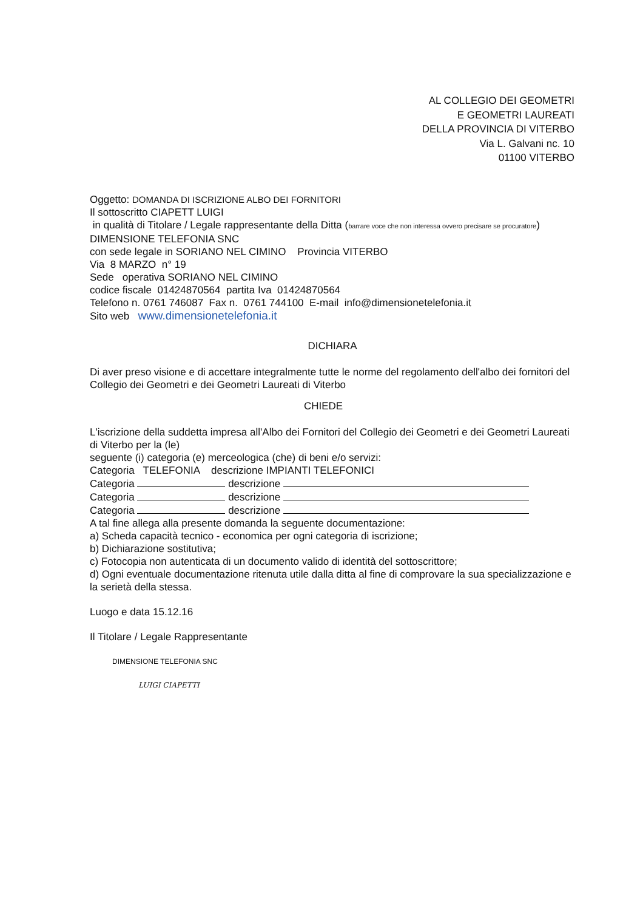AL COLLEGIO DEI GEOMETRI
E GEOMETRI LAUREATI
DELLA PROVINCIA DI VITERBO
Via L. Galvani nc. 10
01100 VITERBO
Oggetto: DOMANDA DI ISCRIZIONE ALBO DEI FORNITORI
Il sottoscritto CIAPETT LUIGI
in qualità di Titolare / Legale rappresentante della Ditta (barrare voce che non interessa ovvero precisare se procuratore)
DIMENSIONE TELEFONIA SNC
con sede legale in SORIANO NEL CIMINO Provincia VITERBO
Via 8 MARZO n° 19
Sede operativa SORIANO NEL CIMINO
codice fiscale 01424870564 partita Iva 01424870564
Telefono n. 0761 746087 Fax n. 0761 744100 E-mail info@dimensionetelefonia.it
Sito web www.dimensionetelefonia.it
DICHIARA
Di aver preso visione e di accettare integralmente tutte le norme del regolamento dell'albo dei fornitori del Collegio dei Geometri e dei Geometri Laureati di Viterbo
CHIEDE
L'iscrizione della suddetta impresa all'Albo dei Fornitori del Collegio dei Geometri e dei Geometri Laureati di Viterbo per la (le)
seguente (i) categoria (e) merceologica (che) di beni e/o servizi:
Categoria TELEFONIA descrizione IMPIANTI TELEFONICI
Categoria descrizione
Categoria descrizione
Categoria descrizione
A tal fine allega alla presente domanda la seguente documentazione:
a) Scheda capacità tecnico - economica per ogni categoria di iscrizione;
b) Dichiarazione sostitutiva;
c) Fotocopia non autenticata di un documento valido di identità del sottoscrittore;
d) Ogni eventuale documentazione ritenuta utile dalla ditta al fine di comprovare la sua specializzazione e la serietà della stessa.
Luogo e data 15.12.16
Il Titolare / Legale Rappresentante
DIMENSIONE TELEFONIA SNC
LUIGI CIAPETTI